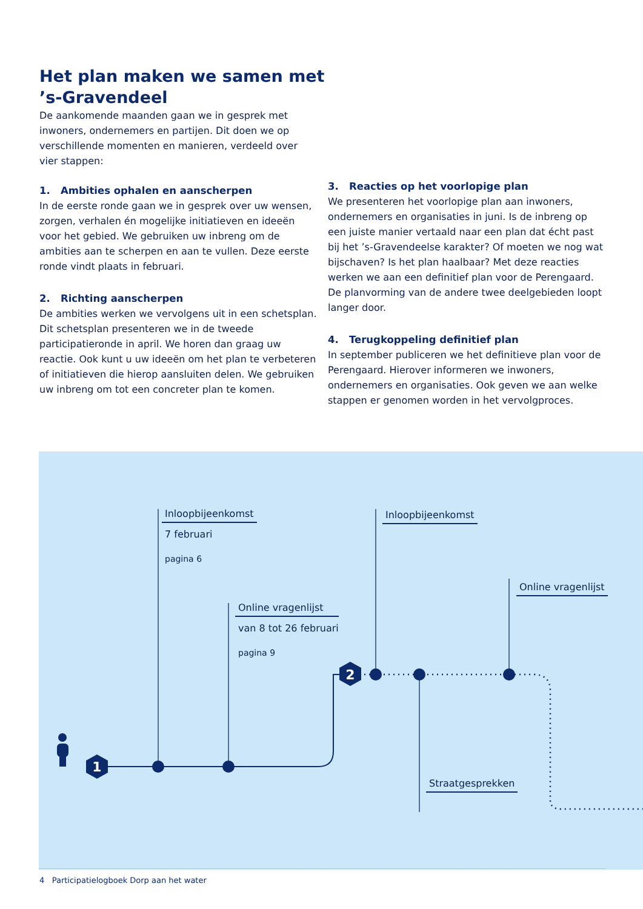Het plan maken we samen met ’s-Gravendeel
De aankomende maanden gaan we in gesprek met inwoners, ondernemers en partijen. Dit doen we op verschillende momenten en manieren, verdeeld over vier stappen:
1. Ambities ophalen en aanscherpen
In de eerste ronde gaan we in gesprek over uw wensen, zorgen, verhalen én mogelijke initiatieven en ideeën voor het gebied. We gebruiken uw inbreng om de ambities aan te scherpen en aan te vullen. Deze eerste ronde vindt plaats in februari.
2. Richting aanscherpen
De ambities werken we vervolgens uit in een schetsplan. Dit schetsplan presenteren we in de tweede participatieronde in april. We horen dan graag uw reactie. Ook kunt u uw ideeën om het plan te verbeteren of initiatieven die hierop aansluiten delen. We gebruiken uw inbreng om tot een concreter plan te komen.
3. Reacties op het voorlopige plan
We presenteren het voorlopige plan aan inwoners, ondernemers en organisaties in juni. Is de inbreng op een juiste manier vertaald naar een plan dat écht past bij het ’s-Gravendeelse karakter? Of moeten we nog wat bijschaven? Is het plan haalbaar? Met deze reacties werken we aan een definitief plan voor de Perengaard. De planvorming van de andere twee deelgebieden loopt langer door.
4. Terugkoppeling definitief plan
In september publiceren we het definitieve plan voor de Perengaard. Hierover informeren we inwoners, ondernemers en organisaties. Ook geven we aan welke stappen er genomen worden in het vervolgproces.
1
2
Inloopbijeenkomst
7 februari
pagina 6
Online vragenlijst
van 8 tot 26 februari
pagina 9
Inloopbijeenkomst
Online vragenlijst
Straatgesprekken
4 Participatielogboek Dorp aan het water